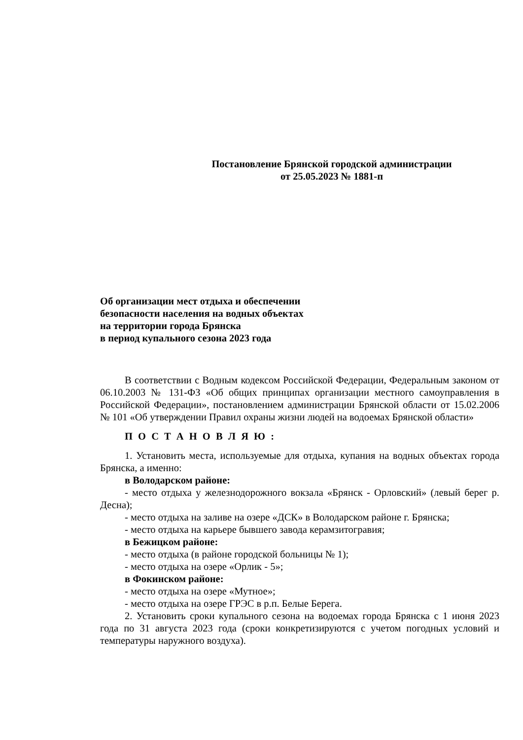Постановление Брянской городской администрации
от 25.05.2023 № 1881-п
Об организации мест отдыха и обеспечении
безопасности населения на водных объектах
на территории города Брянска
в период купального сезона 2023 года
В соответствии с Водным кодексом Российской Федерации, Федеральным законом от 06.10.2003 № 131-ФЗ «Об общих принципах организации местного самоуправления в Российской Федерации», постановлением администрации Брянской области от 15.02.2006 № 101 «Об утверждении Правил охраны жизни людей на водоемах Брянской области»
П О С Т А Н О В Л Я Ю :
1. Установить места, используемые для отдыха, купания на водных объектах города Брянска, а именно:
в Володарском районе:
- место отдыха у железнодорожного вокзала «Брянск - Орловский» (левый берег р. Десна);
- место отдыха на заливе на озере «ДСК» в Володарском районе г. Брянска;
- место отдыха на карьере бывшего завода керамзитогравия;
в Бежицком районе:
- место отдыха (в районе городской больницы № 1);
- место отдыха на озере «Орлик - 5»;
в Фокинском районе:
- место отдыха на озере «Мутное»;
- место отдыха на озере ГРЭС в р.п. Белые Берега.
2. Установить сроки купального сезона на водоемах города Брянска с 1 июня 2023 года по 31 августа 2023 года (сроки конкретизируются с учетом погодных условий и температуры наружного воздуха).